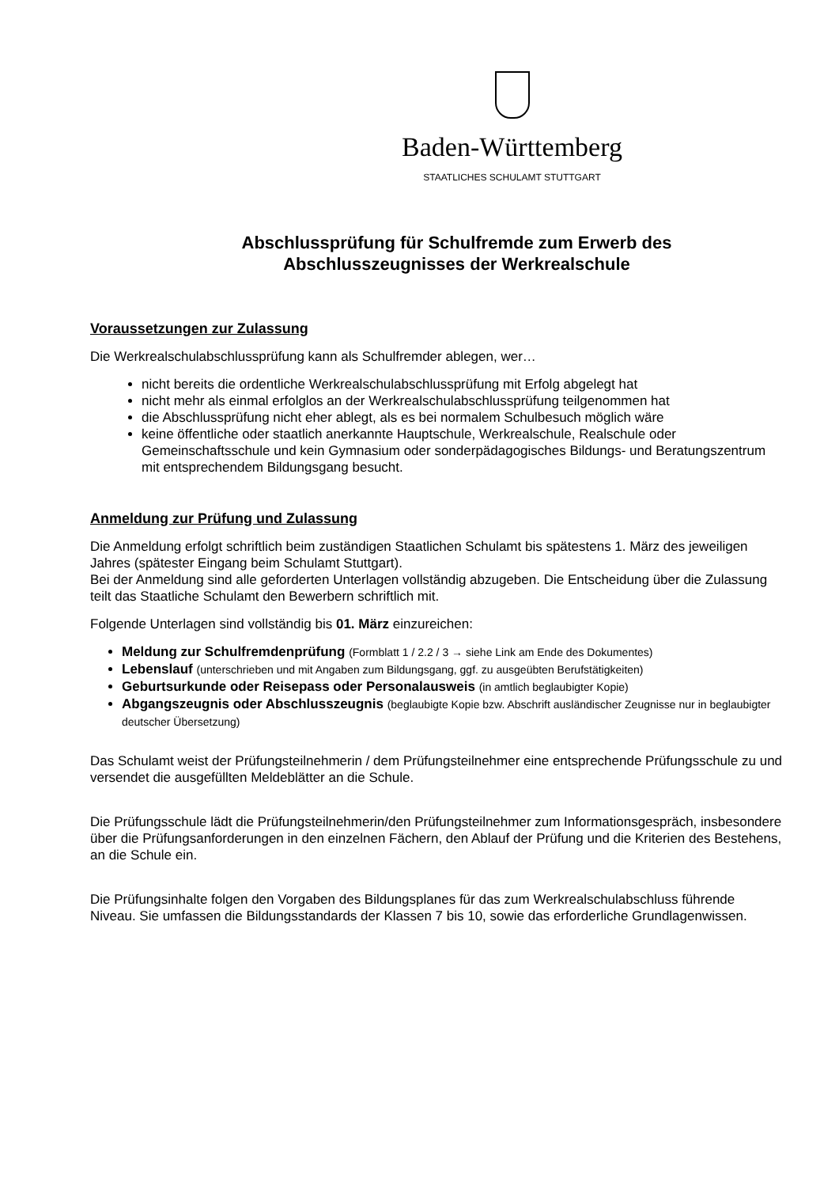Baden-Württemberg
STAATLICHES SCHULAMT STUTTGART
Abschlussprüfung für Schulfremde zum Erwerb des
Abschlusszeugnisses der Werkrealschule
Voraussetzungen zur Zulassung
Die Werkrealschulabschlussprüfung kann als Schulfremder ablegen, wer…
nicht bereits die ordentliche Werkrealschulabschlussprüfung mit Erfolg abgelegt hat
nicht mehr als einmal erfolglos an der Werkrealschulabschlussprüfung teilgenommen hat
die Abschlussprüfung nicht eher ablegt, als es bei normalem Schulbesuch möglich wäre
keine öffentliche oder staatlich anerkannte Hauptschule, Werkrealschule, Realschule oder Gemeinschaftsschule und kein Gymnasium oder sonderpädagogisches Bildungs- und Beratungszentrum mit entsprechendem Bildungsgang besucht.
Anmeldung zur Prüfung und Zulassung
Die Anmeldung erfolgt schriftlich beim zuständigen Staatlichen Schulamt bis spätestens 1. März des jeweiligen Jahres (spätester Eingang beim Schulamt Stuttgart).
Bei der Anmeldung sind alle geforderten Unterlagen vollständig abzugeben. Die Entscheidung über die Zulassung teilt das Staatliche Schulamt den Bewerbern schriftlich mit.
Folgende Unterlagen sind vollständig bis 01. März einzureichen:
Meldung zur Schulfremdenprüfung (Formblatt 1 / 2.2 / 3 → siehe Link am Ende des Dokumentes)
Lebenslauf (unterschrieben und mit Angaben zum Bildungsgang, ggf. zu ausgeübten Berufstätigkeiten)
Geburtsurkunde oder Reisepass oder Personalausweis (in amtlich beglaubigter Kopie)
Abgangszeugnis oder Abschlusszeugnis (beglaubigte Kopie bzw. Abschrift ausländischer Zeugnisse nur in beglaubigter deutscher Übersetzung)
Das Schulamt weist der Prüfungsteilnehmerin / dem Prüfungsteilnehmer eine entsprechende Prüfungsschule zu und versendet die ausgefüllten Meldeblätter an die Schule.
Die Prüfungsschule lädt die Prüfungsteilnehmerin/den Prüfungsteilnehmer zum Informationsgespräch, insbesondere über die Prüfungsanforderungen in den einzelnen Fächern, den Ablauf der Prüfung und die Kriterien des Bestehens, an die Schule ein.
Die Prüfungsinhalte folgen den Vorgaben des Bildungsplanes für das zum Werkrealschulabschluss führende Niveau. Sie umfassen die Bildungsstandards der Klassen 7 bis 10, sowie das erforderliche Grundlagenwissen.